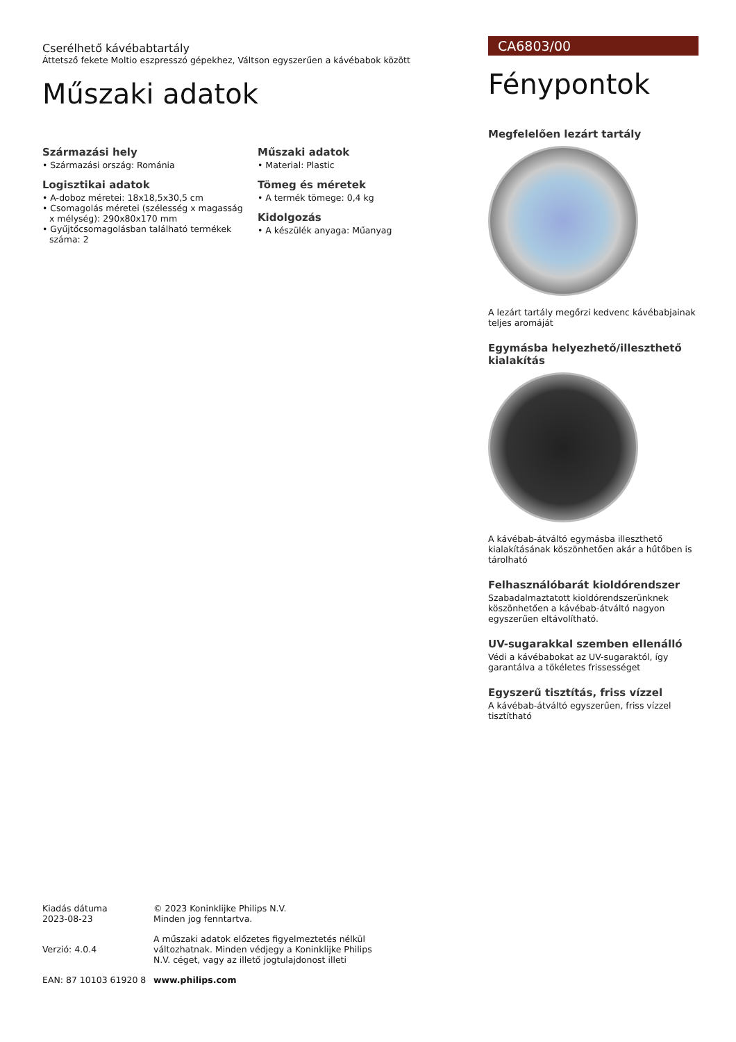Cserélhető kávébabtartály
Áttetsző fekete Moltio eszpresszó gépekhez, Váltson egyszerűen a kávébabok között
Műszaki adatok
Származási hely
• Származási ország: Románia
Logisztikai adatok
• A-doboz méretei: 18x18,5x30,5 cm
• Csomagolás méretei (szélesség x magasság x mélység): 290x80x170 mm
• Gyűjtőcsomagolásban található termékek száma: 2
Műszaki adatok
• Material: Plastic
Tömeg és méretek
• A termék tömege: 0,4 kg
Kidolgozás
• A készülék anyaga: Műanyag
CA6803/00
Fénypontok
Megfelelően lezárt tartály
A lezárt tartály megőrzi kedvenc kávébabjainak teljes aromáját
Egymásba helyezhető/illeszthető kialakítás
A kávébab-átváltó egymásba illeszthető kialakításának köszönhetően akár a hűtőben is tárolható
Felhasználóbarát kioldórendszer
Szabadalmaztatott kioldórendszerünknek köszönhetően a kávébab-átváltó nagyon egyszerűen eltávolítható.
UV-sugarakkal szemben ellenálló
Védi a kávébabokat az UV-sugaraktól, így garantálva a tökéletes frissességet
Egyszerű tisztítás, friss vízzel
A kávébab-átváltó egyszerűen, friss vízzel tisztítható
Kiadás dátuma
2023-08-23
© 2023 Koninklijke Philips N.V.
Minden jog fenntartva.
Verzió: 4.0.4
A műszaki adatok előzetes figyelmeztetés nélkül változhatnak. Minden védjegy a Koninklijke Philips N.V. céget, vagy az illető jogtulajdonost illeti
EAN: 87 10103 61920 8
www.philips.com